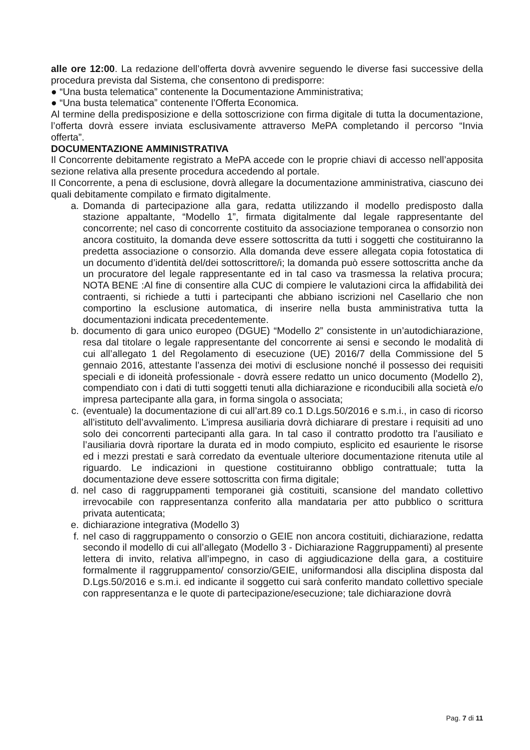alle ore 12:00. La redazione dell’offerta dovrà avvenire seguendo le diverse fasi successive della procedura prevista dal Sistema, che consentono di predisporre:
● “Una busta telematica” contenente la Documentazione Amministrativa;
● “Una busta telematica” contenente l’Offerta Economica.
Al termine della predisposizione e della sottoscrizione con firma digitale di tutta la documentazione, l’offerta dovrà essere inviata esclusivamente attraverso MePA completando il percorso “Invia offerta”.
DOCUMENTAZIONE AMMINISTRATIVA
Il Concorrente debitamente registrato a MePA accede con le proprie chiavi di accesso nell’apposita sezione relativa alla presente procedura accedendo al portale.
Il Concorrente, a pena di esclusione, dovrà allegare la documentazione amministrativa, ciascuno dei quali debitamente compilato e firmato digitalmente.
a. Domanda di partecipazione alla gara, redatta utilizzando il modello predisposto dalla stazione appaltante, “Modello 1”, firmata digitalmente dal legale rappresentante del concorrente; nel caso di concorrente costituito da associazione temporanea o consorzio non ancora costituito, la domanda deve essere sottoscritta da tutti i soggetti che costituiranno la predetta associazione o consorzio. Alla domanda deve essere allegata copia fotostatica di un documento d’identità del/dei sottoscrittore/i; la domanda può essere sottoscritta anche da un procuratore del legale rappresentante ed in tal caso va trasmessa la relativa procura; NOTA BENE :Al fine di consentire alla CUC di compiere le valutazioni circa la affidabilità dei contraenti, si richiede a tutti i partecipanti che abbiano iscrizioni nel Casellario che non comportino la esclusione automatica, di inserire nella busta amministrativa tutta la documentazioni indicata precedentemente.
b. documento di gara unico europeo (DGUE) “Modello 2” consistente in un’autodichiarazione, resa dal titolare o legale rappresentante del concorrente ai sensi e secondo le modalità di cui all’allegato 1 del Regolamento di esecuzione (UE) 2016/7 della Commissione del 5 gennaio 2016, attestante l’assenza dei motivi di esclusione nonché il possesso dei requisiti speciali e di idoneità professionale - dovrà essere redatto un unico documento (Modello 2), compendiato con i dati di tutti soggetti tenuti alla dichiarazione e riconducibili alla società e/o impresa partecipante alla gara, in forma singola o associata;
c. (eventuale) la documentazione di cui all’art.89 co.1 D.Lgs.50/2016 e s.m.i., in caso di ricorso all’istituto dell’avvalimento. L’impresa ausiliaria dovrà dichiarare di prestare i requisiti ad uno solo dei concorrenti partecipanti alla gara. In tal caso il contratto prodotto tra l’ausiliato e l’ausiliaria dovrà riportare la durata ed in modo compiuto, esplicito ed esauriente le risorse ed i mezzi prestati e sarà corredato da eventuale ulteriore documentazione ritenuta utile al riguardo. Le indicazioni in questione costituiranno obbligo contrattuale; tutta la documentazione deve essere sottoscritta con firma digitale;
d. nel caso di raggruppamenti temporanei già costituiti, scansione del mandato collettivo irrevocabile con rappresentanza conferito alla mandataria per atto pubblico o scrittura privata autenticata;
e. dichiarazione integrativa (Modello 3)
f. nel caso di raggruppamento o consorzio o GEIE non ancora costituiti, dichiarazione, redatta secondo il modello di cui all’allegato (Modello 3 - Dichiarazione Raggruppamenti) al presente lettera di invito, relativa all’impegno, in caso di aggiudicazione della gara, a costituire formalmente il raggruppamento/ consorzio/GEIE, uniformandosi alla disciplina disposta dal D.Lgs.50/2016 e s.m.i. ed indicante il soggetto cui sarà conferito mandato collettivo speciale con rappresentanza e le quote di partecipazione/esecuzione; tale dichiarazione dovrà
Pag. 7 di 11